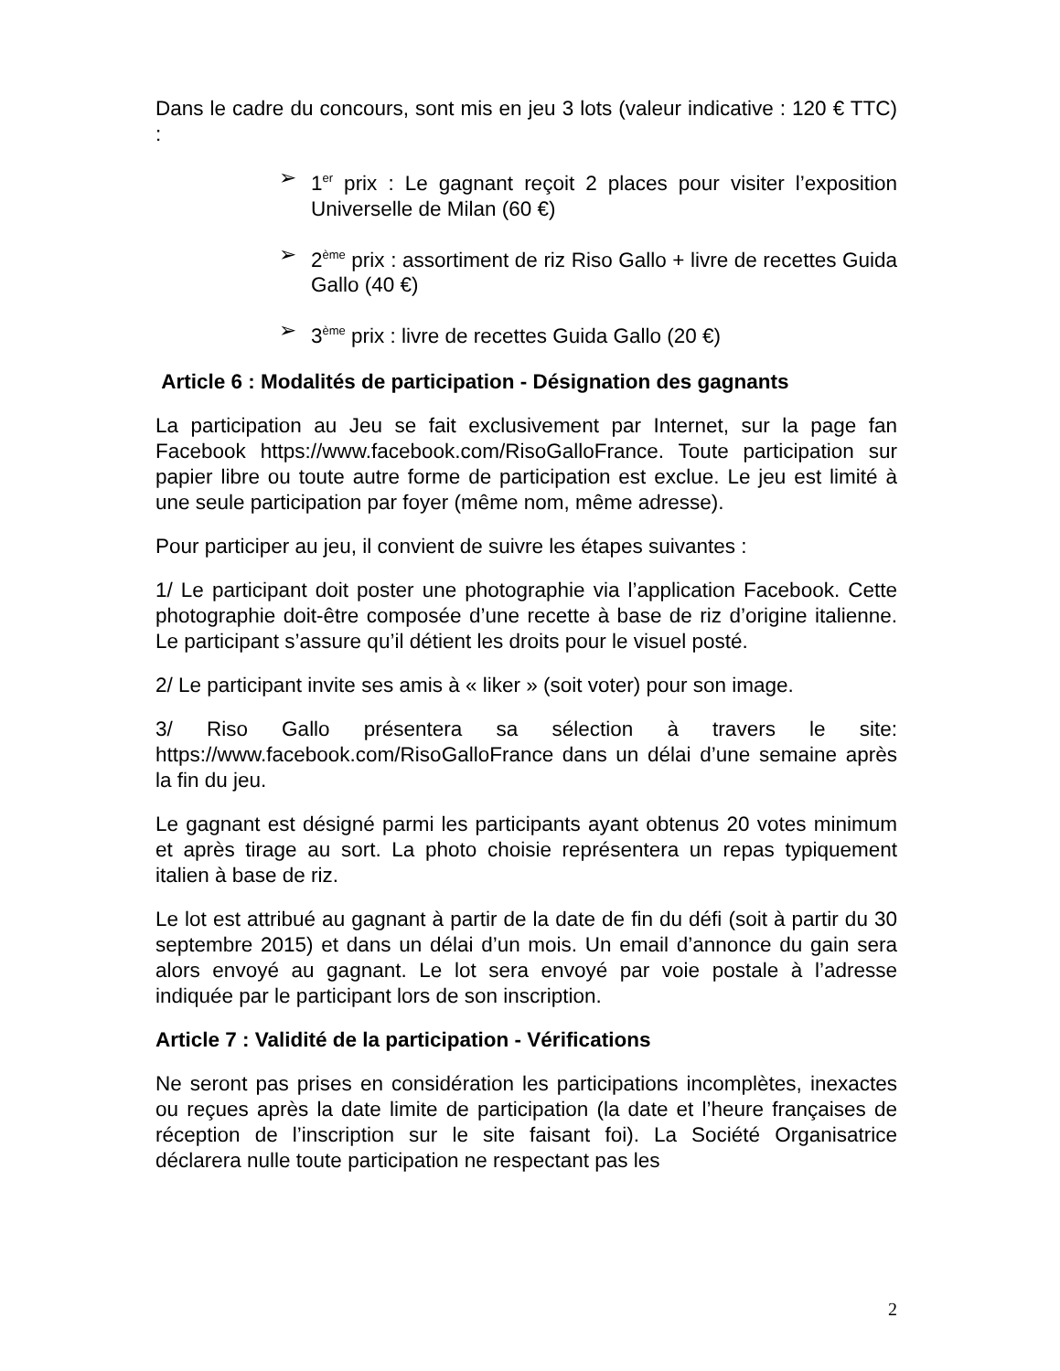Dans le cadre du concours, sont mis en jeu 3 lots (valeur indicative : 120 € TTC) :
➢ 1<sup>er</sup> prix : Le gagnant reçoit 2 places pour visiter l’exposition Universelle de Milan (60 €)
➢ 2<sup>ème</sup> prix : assortiment de riz Riso Gallo + livre de recettes Guida Gallo (40 €)
➢ 3<sup>ème</sup> prix : livre de recettes Guida Gallo (20 €)
Article 6 : Modalités de participation - Désignation des gagnants
La participation au Jeu se fait exclusivement par Internet, sur la page fan Facebook https://www.facebook.com/RisoGalloFrance. Toute participation sur papier libre ou toute autre forme de participation est exclue. Le jeu est limité à une seule participation par foyer (même nom, même adresse).
Pour participer au jeu, il convient de suivre les étapes suivantes :
1/ Le participant doit poster une photographie via l’application Facebook. Cette photographie doit-être composée d’une recette à base de riz d’origine italienne. Le participant s’assure qu’il détient les droits pour le visuel posté.
2/ Le participant invite ses amis à « liker » (soit voter) pour son image.
3/ Riso Gallo présentera sa sélection à travers le site: https://www.facebook.com/RisoGalloFrance dans un délai d’une semaine après la fin du jeu.
Le gagnant est désigné parmi les participants ayant obtenus 20 votes minimum et après tirage au sort. La photo choisie représentera un repas typiquement italien à base de riz.
Le lot est attribué au gagnant à partir de la date de fin du défi (soit à partir du 30 septembre 2015) et dans un délai d’un mois. Un email d’annonce du gain sera alors envoyé au gagnant. Le lot sera envoyé par voie postale à l’adresse indiquée par le participant lors de son inscription.
Article 7 : Validité de la participation - Vérifications
Ne seront pas prises en considération les participations incomplètes, inexactes ou reçues après la date limite de participation (la date et l’heure françaises de réception de l’inscription sur le site faisant foi). La Société Organisatrice déclarera nulle toute participation ne respectant pas les
2